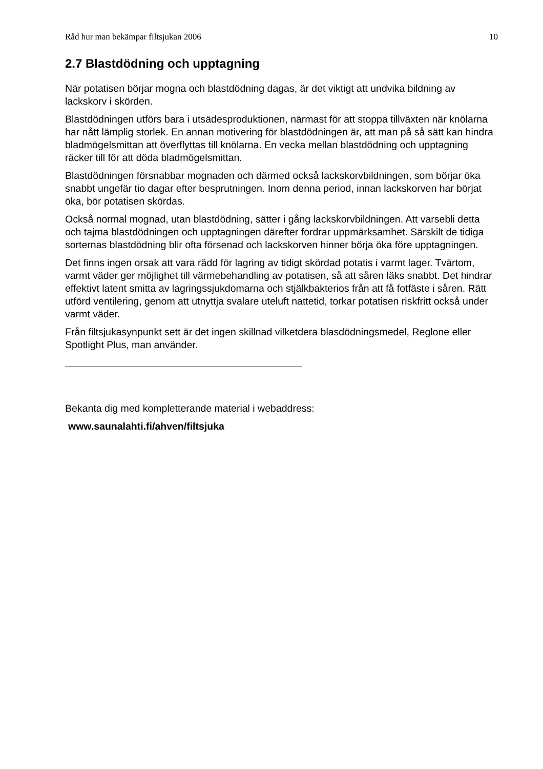Råd hur man bekämpar filtsjukan 2006 10
2.7 Blastdödning och upptagning
När potatisen börjar mogna och blastdödning dagas, är det viktigt att undvika bildning av lackskorv i skörden.
Blastdödningen utförs bara i utsädesproduktionen, närmast för att stoppa tillväxten när knölarna har nått lämplig storlek. En annan motivering för blastdödningen är, att man på så sätt kan hindra bladmögelsmittan att överflyttas till knölarna. En vecka mellan blastdödning och upptagning räcker till för att döda bladmögelsmittan.
Blastdödningen försnabbar mognaden och därmed också lackskorvbildningen, som börjar öka snabbt ungefär tio dagar efter besprutningen. Inom denna period, innan lackskorven har börjat öka, bör potatisen skördas.
Också normal mognad, utan blastdödning, sätter i gång lackskorvbildningen. Att varsebli detta och tajma blastdödningen och upptagningen därefter fordrar uppmärksamhet. Särskilt de tidiga sorternas blastdödning blir ofta försenad och lackskorven hinner börja öka före upptagningen.
Det finns ingen orsak att vara rädd för lagring av tidigt skördad potatis i varmt lager. Tvärtom, varmt väder ger möjlighet till värmebehandling av potatisen, så att såren läks snabbt. Det hindrar effektivt latent smitta av lagringssjukdomarna och stjälkbakterios från att få fotfäste i såren. Rätt utförd ventilering, genom att utnyttja svalare uteluft nattetid, torkar potatisen riskfritt också under varmt väder.
Från filtsjukasynpunkt sett är det ingen skillnad vilketdera blasdödningsmedel, Reglone eller Spotlight Plus, man använder.
Bekanta dig med kompletterande material i webaddress:
www.saunalahti.fi/ahven/filtsjuka